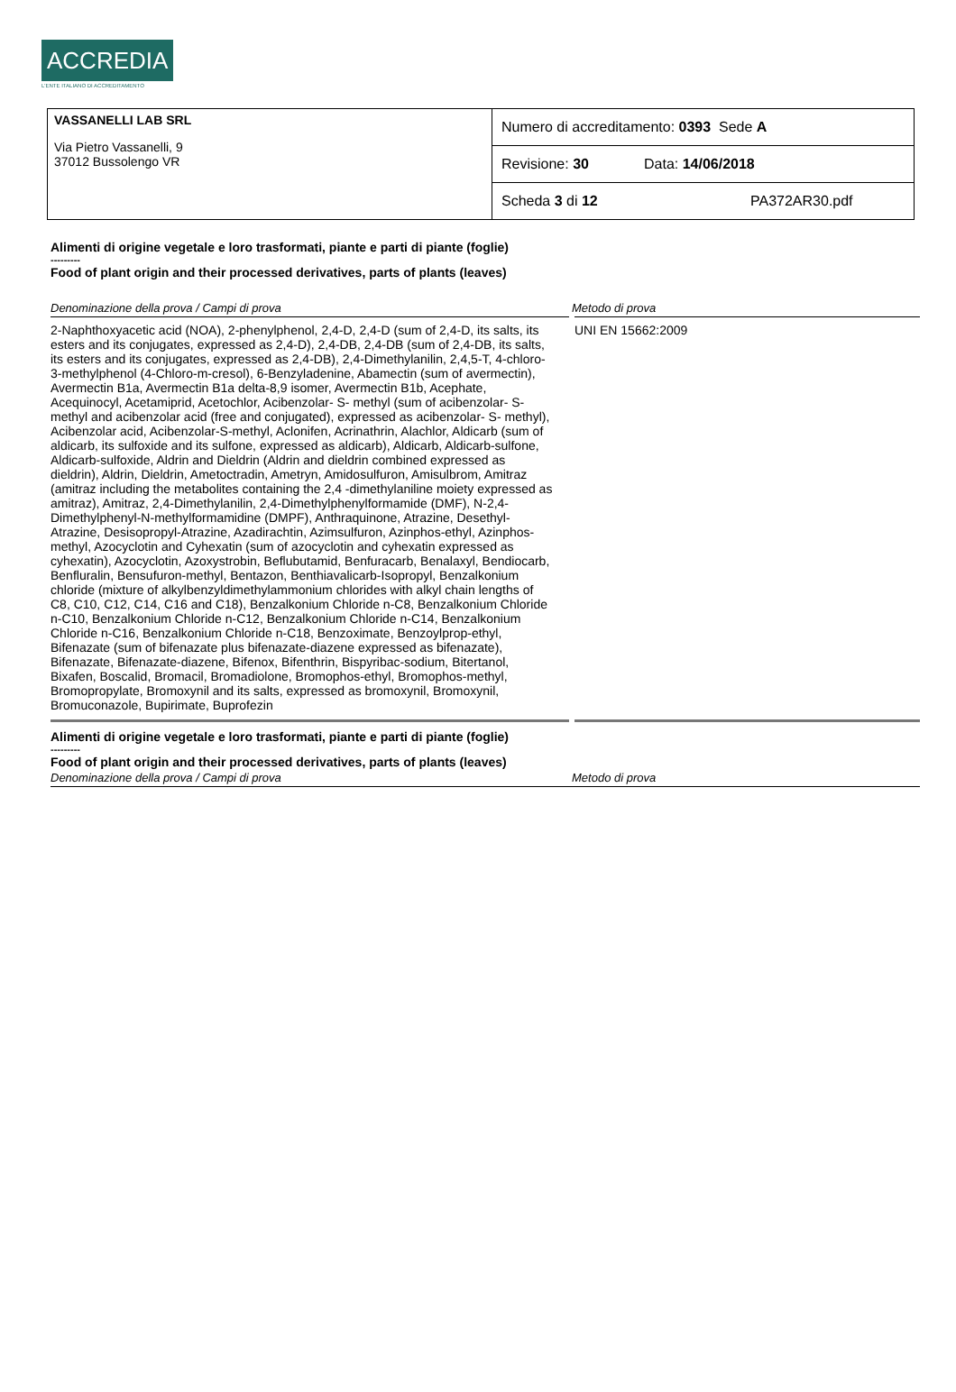ACCREDIA
L'ENTE ITALIANO DI ACCREDITAMENTO
VASSANELLI LAB SRL
Via Pietro Vassanelli, 9
37012 Bussolengo VR
Numero di accreditamento: 0393 Sede A
Revisione: 30 Data: 14/06/2018
Scheda 3 di 12 PA372AR30.pdf
Alimenti di origine vegetale e loro trasformati, piante e parti di piante (foglie)
---------
Food of plant origin and their processed derivatives, parts of plants (leaves)
| Denominazione della prova / Campi di prova | Metodo di prova |
| --- | --- |
| 2-Naphthoxyacetic acid (NOA), 2-phenylphenol, 2,4-D, 2,4-D (sum of 2,4-D, its salts, its esters and its conjugates, expressed as 2,4-D), 2,4-DB, 2,4-DB (sum of 2,4-DB, its salts, its esters and its conjugates, expressed as 2,4-DB), 2,4-Dimethylanilin, 2,4,5-T, 4-chloro-3-methylphenol (4-Chloro-m-cresol), 6-Benzyladenine, Abamectin (sum of avermectin), Avermectin B1a, Avermectin B1a delta-8,9 isomer, Avermectin B1b, Acephate, Acequinocyl, Acetamiprid, Acetochlor, Acibenzolar- S- methyl (sum of acibenzolar- S- methyl and acibenzolar acid (free and conjugated), expressed as acibenzolar- S- methyl), Acibenzolar acid, Acibenzolar-S-methyl, Aclonifen, Acrinathrin, Alachlor, Aldicarb (sum of aldicarb, its sulfoxide and its sulfone, expressed as aldicarb), Aldicarb, Aldicarb-sulfone, Aldicarb-sulfoxide, Aldrin and Dieldrin (Aldrin and dieldrin combined expressed as dieldrin), Aldrin, Dieldrin, Ametoctradin, Ametryn, Amidosulfuron, Amisulbrom, Amitraz (amitraz including the metabolites containing the 2,4 -dimethylaniline moiety expressed as amitraz), Amitraz, 2,4-Dimethylanilin, 2,4-Dimethylphenylformamide (DMF), N-2,4-Dimethylphenyl-N-methylformamidine (DMPF), Anthraquinone, Atrazine, Desethyl-Atrazine, Desisopropyl-Atrazine, Azadirachtin, Azimsulfuron, Azinphos-ethyl, Azinphos-methyl, Azocyclotin and Cyhexatin (sum of azocyclotin and cyhexatin expressed as cyhexatin), Azocyclotin, Azoxystrobin, Beflubutamid, Benfuracarb, Benalaxyl, Bendiocarb, Benfluralin, Bensufuron-methyl, Bentazon, Benthiavalicarb-Isopropyl, Benzalkonium chloride (mixture of alkylbenzyldimethylammonium chlorides with alkyl chain lengths of C8, C10, C12, C14, C16 and C18), Benzalkonium Chloride n-C8, Benzalkonium Chloride n-C10, Benzalkonium Chloride n-C12, Benzalkonium Chloride n-C14, Benzalkonium Chloride n-C16, Benzalkonium Chloride n-C18, Benzoximate, Benzoylprop-ethyl, Bifenazate (sum of bifenazate plus bifenazate-diazene expressed as bifenazate), Bifenazate, Bifenazate-diazene, Bifenox, Bifenthrin, Bispyribac-sodium, Bitertanol, Bixafen, Boscalid, Bromacil, Bromadiolone, Bromophos-ethyl, Bromophos-methyl, Bromopropylate, Bromoxynil and its salts, expressed as bromoxynil, Bromoxynil, Bromuconazole, Bupirimate, Buprofezin | UNI EN 15662:2009 |
Alimenti di origine vegetale e loro trasformati, piante e parti di piante (foglie)
---------
Food of plant origin and their processed derivatives, parts of plants (leaves)
| Denominazione della prova / Campi di prova | Metodo di prova |
| --- | --- |